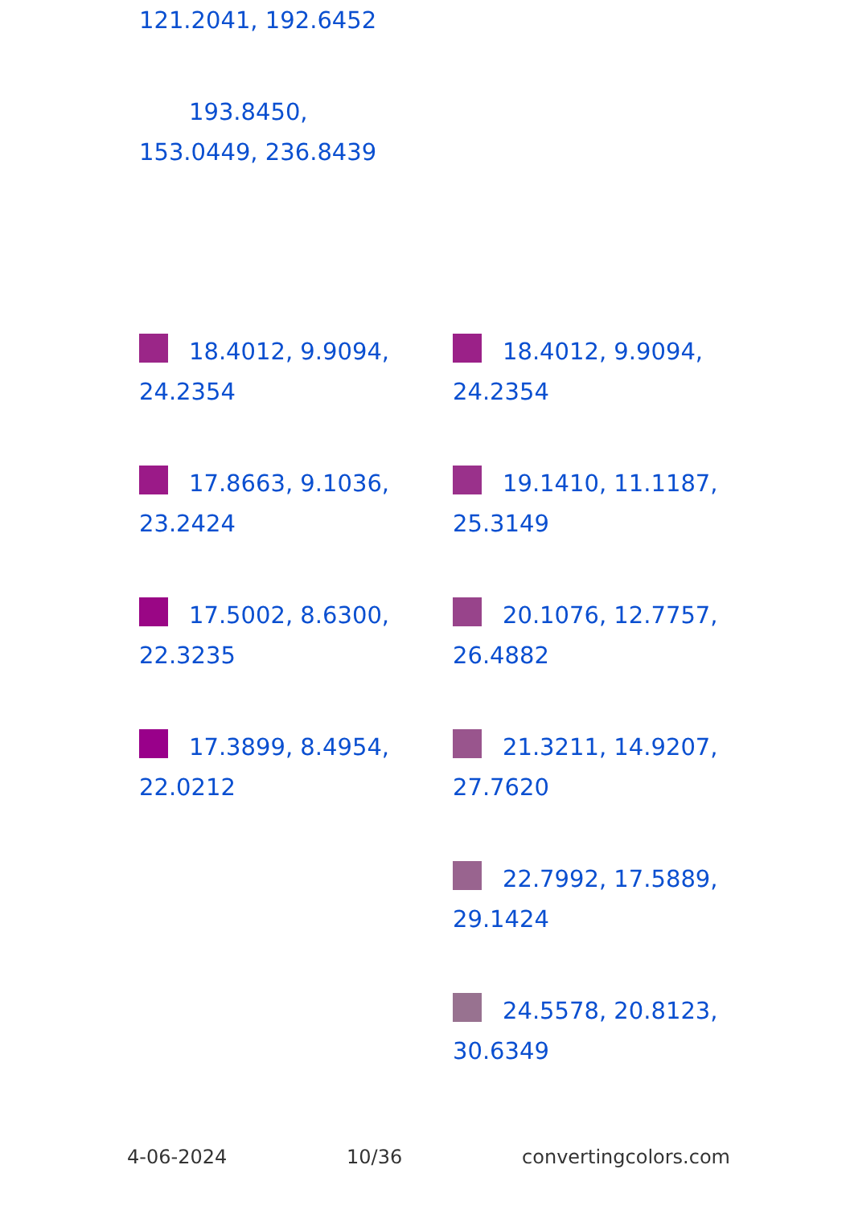121.2041, 192.6452
193.8450,
153.0449, 236.8439
18.4012, 9.9094,
24.2354
17.8663, 9.1036,
23.2424
17.5002, 8.6300,
22.3235
17.3899, 8.4954,
22.0212
18.4012, 9.9094,
24.2354
19.1410, 11.1187,
25.3149
20.1076, 12.7757,
26.4882
21.3211, 14.9207,
27.7620
22.7992, 17.5889,
29.1424
24.5578, 20.8123,
30.6349
4-06-2024 10/36 convertingcolors.com